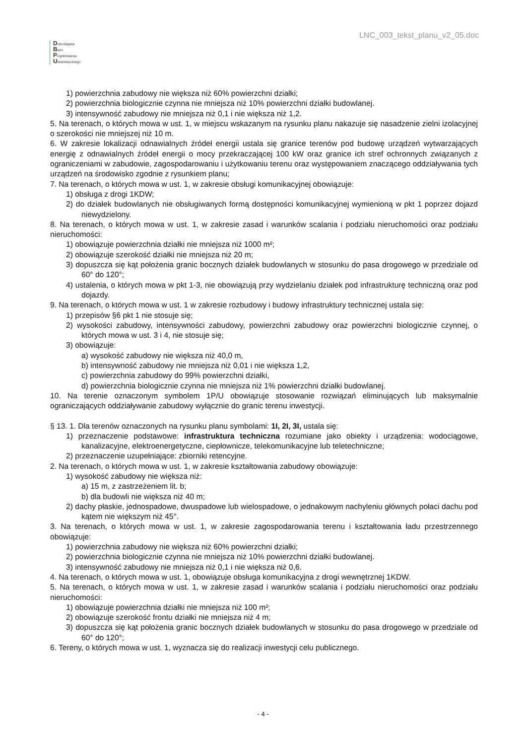Dolnośląskie
Biuro
Projektowania
Urbanistycznego
LNC_003_tekst_planu_v2_05.doc
1) powierzchnia zabudowy nie większa niż 60% powierzchni działki;
2) powierzchnia biologicznie czynna nie mniejsza niż 10% powierzchni działki budowlanej.
3) intensywność zabudowy nie mniejsza niż 0,1 i nie większa niż 1,2.
5. Na terenach, o których mowa w ust. 1, w miejscu wskazanym na rysunku planu nakazuje się nasadzenie zielni izolacyjnej o szerokości nie mniejszej niż 10 m.
6. W zakresie lokalizacji odnawialnych źródeł energii ustala się granice terenów pod budowę urządzeń wytwarzających energię z odnawialnych źródeł energii o mocy przekraczającej 100 kW oraz granice ich stref ochronnych związanych z ograniczeniami w zabudowie, zagospodarowaniu i użytkowaniu terenu oraz występowaniem znaczącego oddziaływania tych urządzeń na środowisko zgodnie z rysunkiem planu;
7. Na terenach, o których mowa w ust. 1, w zakresie obsługi komunikacyjnej obowiązuje:
1) obsługa z drogi 1KDW;
2) do działek budowlanych nie obsługiwanych formą dostępności komunikacyjnej wymienioną w pkt 1 poprzez dojazd niewydzielony.
8. Na terenach, o których mowa w ust. 1, w zakresie zasad i warunków scalania i podziału nieruchomości oraz podziału nieruchomości:
1) obowiązuje powierzchnia działki nie mniejsza niż 1000 m²;
2) obowiązuje szerokość działki nie mniejsza niż 20 m;
3) dopuszcza się kąt położenia granic bocznych działek budowlanych w stosunku do pasa drogowego w przedziale od 60° do 120°;
4) ustalenia, o których mowa w pkt 1-3, nie obowiązują przy wydzielaniu działek pod infrastrukturę techniczną oraz pod dojazdy.
9. Na terenach, o których mowa w ust. 1 w zakresie rozbudowy i budowy infrastruktury technicznej ustala się:
1) przepisów §6 pkt 1 nie stosuje się;
2) wysokości zabudowy, intensywności zabudowy, powierzchni zabudowy oraz powierzchni biologicznie czynnej, o których mowa w ust. 3 i 4, nie stosuje się;
3) obowiązuje:
a) wysokość zabudowy nie większa niż 40,0 m,
b) intensywność zabudowy nie mniejsza niż 0,01 i nie większa 1,2,
c) powierzchnia zabudowy do 99% powierzchni działki,
d) powierzchnia biologicznie czynna nie mniejsza niż 1% powierzchni działki budowlanej.
10. Na terenie oznaczonym symbolem 1P/U obowiązuje stosowanie rozwiązań eliminujących lub maksymalnie ograniczających oddziaływanie zabudowy wyłącznie do granic terenu inwestycji.
§ 13. 1. Dla terenów oznaczonych na rysunku planu symbolami: 1I, 2I, 3I, ustala się:
1) przeznaczenie podstawowe: infrastruktura techniczna rozumiane jako obiekty i urządzenia: wodociągowe, kanalizacyjne, elektroenergetyczne, ciepłownicze, telekomunikacyjne lub teletechniczne;
2) przeznaczenie uzupełniające: zbiorniki retencyjne.
2. Na terenach, o których mowa w ust. 1, w zakresie kształtowania zabudowy obowiązuje:
1) wysokość zabudowy nie większa niż:
a) 15 m, z zastrzeżeniem lit. b;
b) dla budowli nie większa niż 40 m;
2) dachy płaskie, jednospadowe, dwuspadowe lub wielospadowe, o jednakowym nachyleniu głównych połaci dachu pod kątem nie większym niż 45°.
3. Na terenach, o których mowa w ust. 1, w zakresie zagospodarowania terenu i kształtowania ładu przestrzennego obowiązuje:
1) powierzchnia zabudowy nie większa niż 60% powierzchni działki;
2) powierzchnia biologicznie czynna nie mniejsza niż 10% powierzchni działki budowlanej.
3) intensywność zabudowy nie mniejsza niż 0,1 i nie większa niż 0,6.
4. Na terenach, o których mowa w ust. 1, obowiązuje obsługa komunikacyjna z drogi wewnętrznej 1KDW.
5. Na terenach, o których mowa w ust. 1, w zakresie zasad i warunków scalania i podziału nieruchomości oraz podziału nieruchomości:
1) obowiązuje powierzchnia działki nie mniejsza niż 100 m²;
2) obowiązuje szerokość frontu działki nie mniejsza niż 4 m;
3) dopuszcza się kąt położenia granic bocznych działek budowlanych w stosunku do pasa drogowego w przedziale od 60° do 120°;
6. Tereny, o których mowa w ust. 1, wyznacza się do realizacji inwestycji celu publicznego.
- 4 -